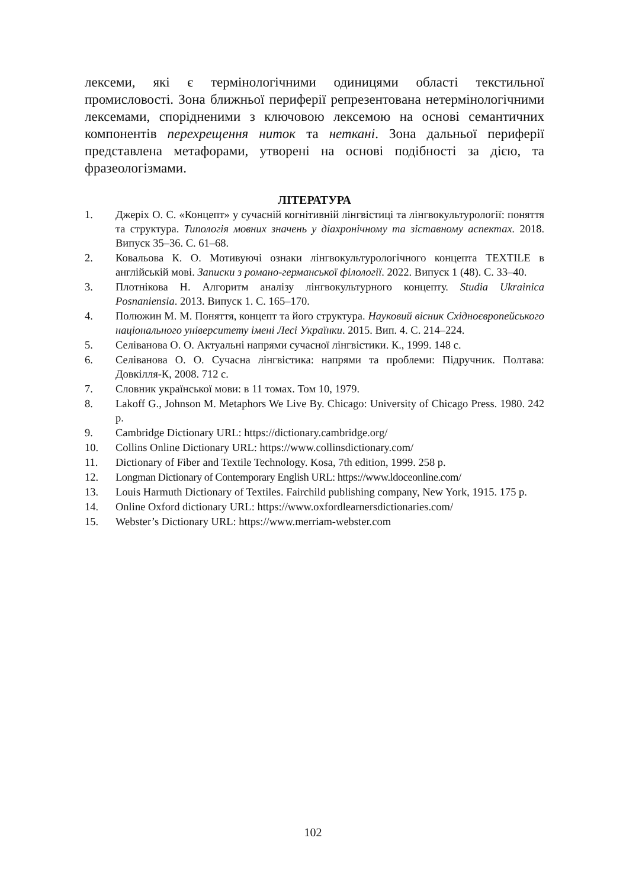лексеми, які є термінологічними одиницями області текстильної промисловості. Зона ближньої периферії репрезентована нетермінологічними лексемами, спорідненими з ключовою лексемою на основі семантичних компонентів перехрещення ниток та неткані. Зона дальньої периферії представлена метафорами, утворені на основі подібності за дією, та фразеологізмами.
ЛІТЕРАТУРА
1. Джеріх О. С. «Концепт» у сучасній когнітивній лінгвістиці та лінгвокультурології: поняття та структура. Типологія мовних значень у діахронічному та зіставному аспектах. 2018. Випуск 35–36. С. 61–68.
2. Ковальова К. О. Мотивуючі ознаки лінгвокультурологічного концепта TEXTILE в англійській мові. Записки з романо-германської філології. 2022. Випуск 1 (48). С. 33–40.
3. Плотнікова Н. Алгоритм аналізу лінгвокультурного концепту. Studia Ukrainica Posnaniensia. 2013. Випуск 1. С. 165–170.
4. Полюжин М. М. Поняття, концепт та його структура. Науковий вісник Східноєвропейського національного університету імені Лесі Українки. 2015. Вип. 4. С. 214–224.
5. Селіванова О. О. Актуальні напрями сучасної лінгвістики. К., 1999. 148 с.
6. Селіванова О. О. Сучасна лінгвістика: напрями та проблеми: Підручник. Полтава: Довкілля-К, 2008. 712 с.
7. Словник української мови: в 11 томах. Том 10, 1979.
8. Lakoff G., Johnson M. Metaphors We Live By. Chicago: University of Chicago Press. 1980. 242 p.
9. Cambridge Dictionary URL: https://dictionary.cambridge.org/
10. Collins Online Dictionary URL: https://www.collinsdictionary.com/
11. Dictionary of Fiber and Textile Technology. Kosa, 7th edition, 1999. 258 p.
12. Longman Dictionary of Contemporary English URL: https://www.ldoceonline.com/
13. Louis Harmuth Dictionary of Textiles. Fairchild publishing company, New York, 1915. 175 p.
14. Online Oxford dictionary URL: https://www.oxfordlearnersdictionaries.com/
15. Webster’s Dictionary URL: https://www.merriam-webster.com
102